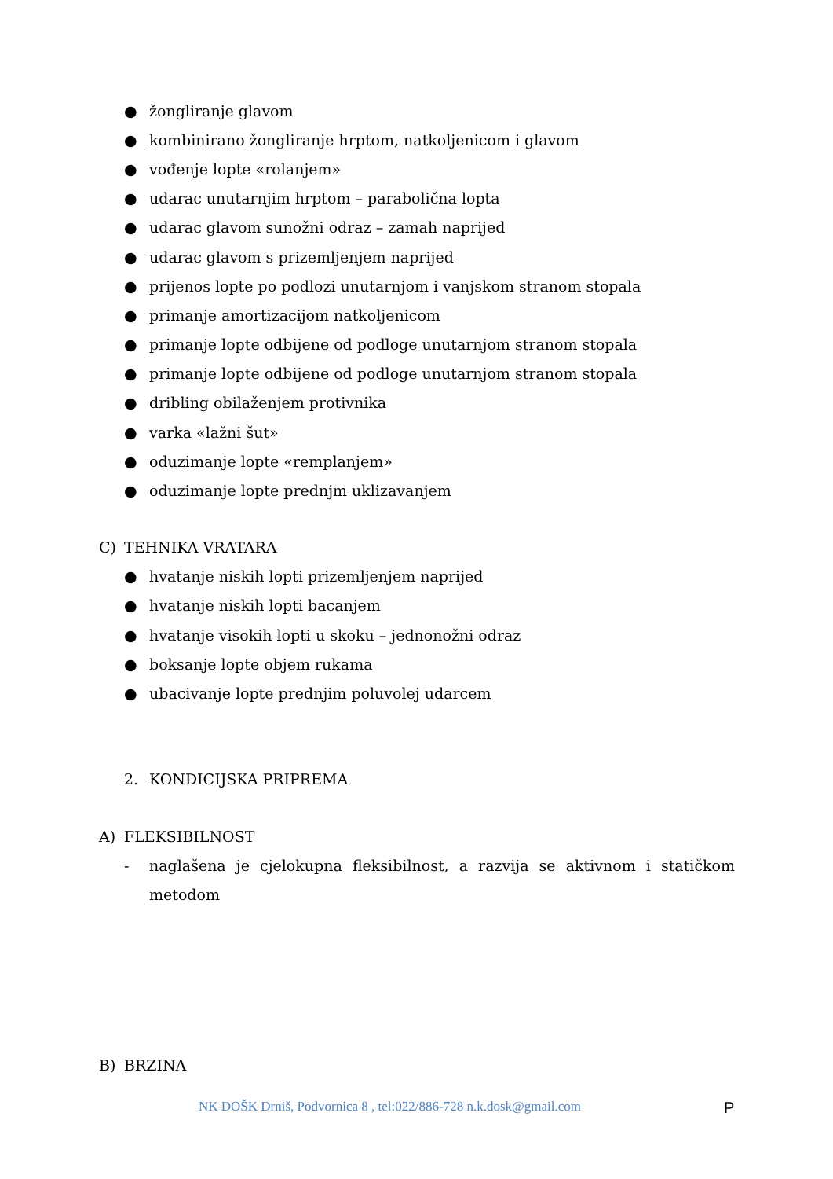● žongliranje glavom
● kombinirano žongliranje hrptom, natkoljenicom i glavom
● vođenje lopte «rolanjem»
● udarac unutarnjim hrptom – parabolična lopta
● udarac glavom sunožni odraz – zamah naprijed
● udarac glavom s prizemljenjem naprijed
● prijenos lopte po podlozi unutarnjom i vanjskom stranom stopala
● primanje amortizacijom natkoljenicom
● primanje lopte odbijene od podloge unutarnjom stranom stopala
● primanje lopte odbijene od podloge unutarnjom stranom stopala
● dribling obilaženjem protivnika
● varka «lažni šut»
● oduzimanje lopte «remplanjem»
● oduzimanje lopte prednjm uklizavanjem
C) TEHNIKA VRATARA
● hvatanje niskih lopti prizemljenjem naprijed
● hvatanje niskih lopti bacanjem
● hvatanje visokih lopti u skoku – jednonožni odraz
● boksanje lopte objem rukama
● ubacivanje lopte prednjim poluvolej udarcem
2. KONDICIJSKA PRIPREMA
A) FLEKSIBILNOST
- naglašena je cjelokupna fleksibilnost, a razvija se aktivnom i statičkom metodom
B) BRZINA
NK DOŠK Drniš, Podvornica 8 , tel:022/886-728 n.k.dosk@gmail.com P